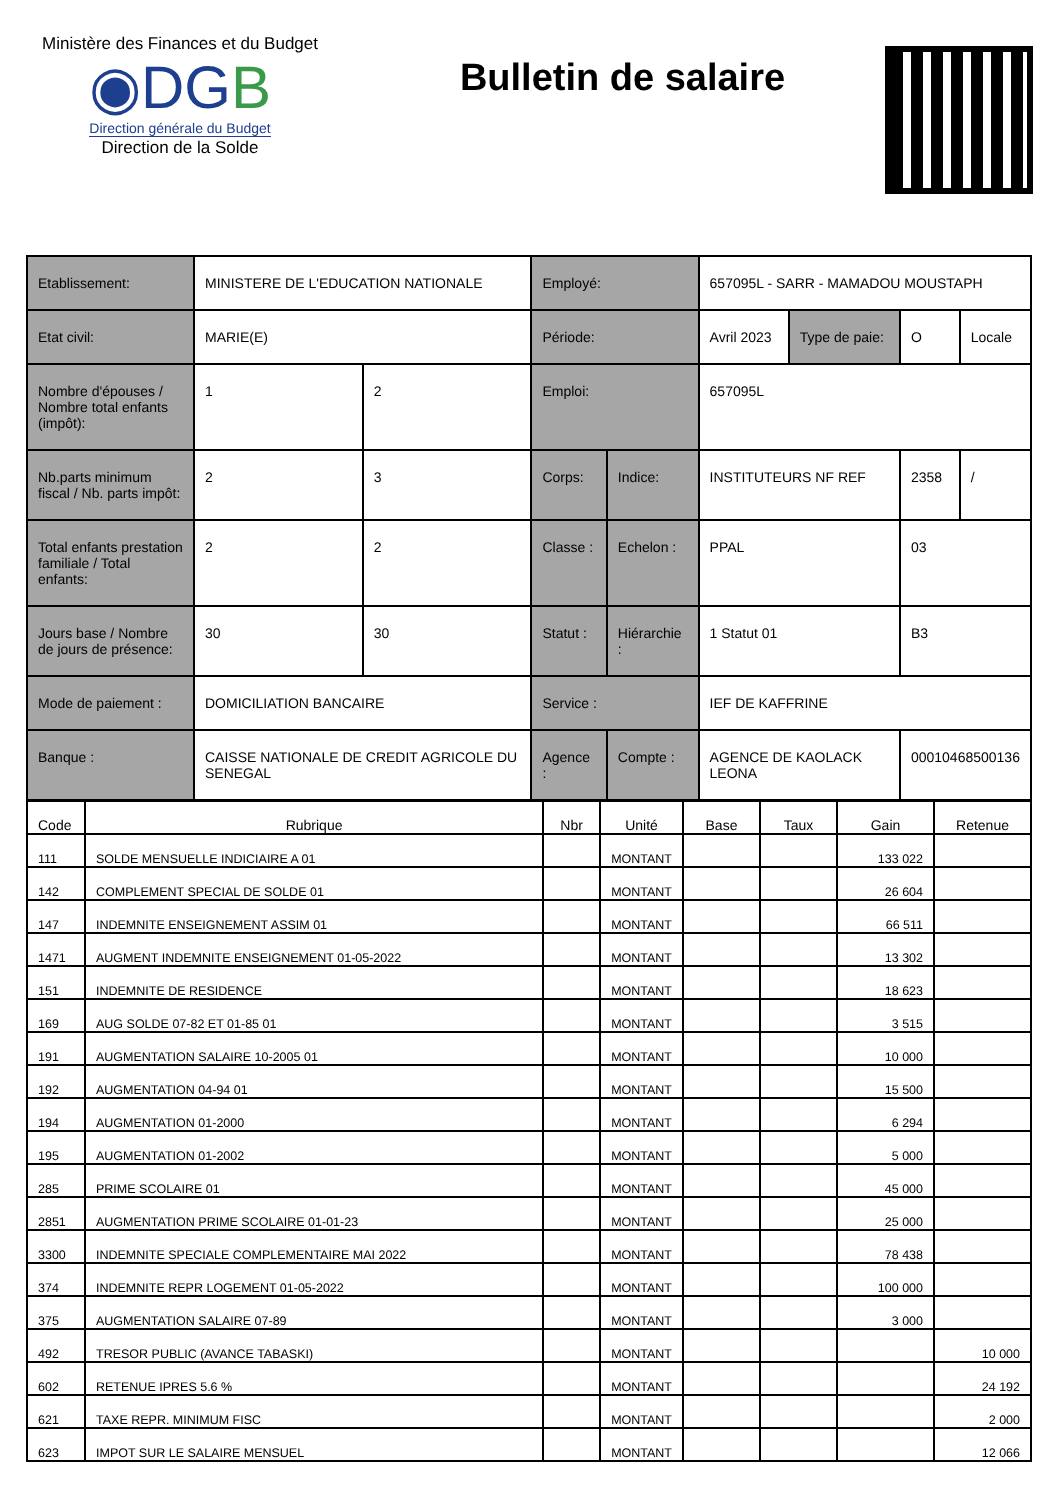Ministère des Finances et du Budget
◉DGB
Direction générale du Budget
Direction de la Solde
Bulletin de salaire
| Etablissement: | MINISTERE DE L'EDUCATION NATIONALE | | Employé: | | 657095L - SARR - MAMADOU MOUSTAPH | | | |
| Etat civil: | MARIE(E) | | Période: | | Avril 2023 | Type de paie: | O | Locale |
| Nombre d'épouses / Nombre total enfants (impôt): | 1 | 2 | Emploi: | | 657095L | | | |
| Nb.parts minimum fiscal / Nb. parts impôt: | 2 | 3 | Corps: | Indice: | INSTITUTEURS NF REF | | 2358 | / |
| Total enfants prestation familiale / Total enfants: | 2 | 2 | Classe : | Echelon : | PPAL | | 03 | |
| Jours base / Nombre de jours de présence: | 30 | 30 | Statut : | Hiérarchie : | 1 Statut 01 | | B3 | |
| Mode de paiement : | DOMICILIATION BANCAIRE | | Service : | | IEF DE KAFFRINE | | | |
| Banque : | CAISSE NATIONALE DE CREDIT AGRICOLE DU SENEGAL | | Agence : | Compte : | AGENCE DE KAOLACK LEONA | | 00010468500136 | |
| Code | Rubrique | Nbr | Unité | Base | Taux | Gain | Retenue |
| --- | --- | --- | --- | --- | --- | --- | --- |
| 111 | SOLDE MENSUELLE INDICIAIRE A 01 | | MONTANT | | | 133 022 | |
| 142 | COMPLEMENT SPECIAL DE SOLDE 01 | | MONTANT | | | 26 604 | |
| 147 | INDEMNITE ENSEIGNEMENT ASSIM 01 | | MONTANT | | | 66 511 | |
| 1471 | AUGMENT INDEMNITE ENSEIGNEMENT 01-05-2022 | | MONTANT | | | 13 302 | |
| 151 | INDEMNITE DE RESIDENCE | | MONTANT | | | 18 623 | |
| 169 | AUG SOLDE 07-82 ET 01-85 01 | | MONTANT | | | 3 515 | |
| 191 | AUGMENTATION SALAIRE 10-2005 01 | | MONTANT | | | 10 000 | |
| 192 | AUGMENTATION 04-94 01 | | MONTANT | | | 15 500 | |
| 194 | AUGMENTATION 01-2000 | | MONTANT | | | 6 294 | |
| 195 | AUGMENTATION 01-2002 | | MONTANT | | | 5 000 | |
| 285 | PRIME SCOLAIRE 01 | | MONTANT | | | 45 000 | |
| 2851 | AUGMENTATION PRIME SCOLAIRE 01-01-23 | | MONTANT | | | 25 000 | |
| 3300 | INDEMNITE SPECIALE COMPLEMENTAIRE MAI 2022 | | MONTANT | | | 78 438 | |
| 374 | INDEMNITE REPR LOGEMENT 01-05-2022 | | MONTANT | | | 100 000 | |
| 375 | AUGMENTATION SALAIRE 07-89 | | MONTANT | | | 3 000 | |
| 492 | TRESOR PUBLIC (AVANCE TABASKI) | | MONTANT | | | | 10 000 |
| 602 | RETENUE IPRES 5.6 % | | MONTANT | | | | 24 192 |
| 621 | TAXE REPR. MINIMUM FISC | | MONTANT | | | | 2 000 |
| 623 | IMPOT SUR LE SALAIRE MENSUEL | | MONTANT | | | | 12 066 |